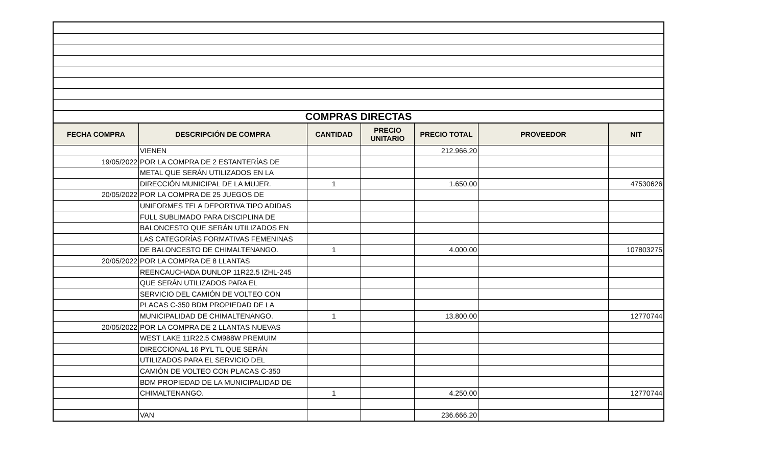| COMPRAS DIRECTAS | | | | | | |
| FECHA COMPRA | DESCRIPCIÓN DE COMPRA | CANTIDAD | PRECIO UNITARIO | PRECIO TOTAL | PROVEEDOR | NIT |
| | VIENEN | | | 212.966,20 | | |
| 19/05/2022 | POR LA COMPRA DE 2 ESTANTERÍAS DE | | | | | |
| | METAL QUE SERÁN UTILIZADOS EN LA | | | | | |
| | DIRECCIÓN MUNICIPAL DE LA MUJER. | 1 | | 1.650,00 | | 47530626 |
| 20/05/2022 | POR LA COMPRA DE 25 JUEGOS DE | | | | | |
| | UNIFORMES TELA DEPORTIVA TIPO ADIDAS | | | | | |
| | FULL SUBLIMADO PARA DISCIPLINA DE | | | | | |
| | BALONCESTO QUE SERÁN UTILIZADOS EN | | | | | |
| | LAS CATEGORÍAS FORMATIVAS FEMENINAS | | | | | |
| | DE BALONCESTO DE CHIMALTENANGO. | 1 | | 4.000,00 | | 107803275 |
| 20/05/2022 | POR LA COMPRA DE 8 LLANTAS | | | | | |
| | REENCAUCHADA DUNLOP 11R22.5 IZHL-245 | | | | | |
| | QUE SERÁN UTILIZADOS PARA EL | | | | | |
| | SERVICIO DEL CAMIÓN DE VOLTEO CON | | | | | |
| | PLACAS C-350 BDM PROPIEDAD DE LA | | | | | |
| | MUNICIPALIDAD DE CHIMALTENANGO. | 1 | | 13.800,00 | | 12770744 |
| 20/05/2022 | POR LA COMPRA DE 2 LLANTAS NUEVAS | | | | | |
| | WEST LAKE 11R22.5 CM988W PREMUIM | | | | | |
| | DIRECCIONAL 16 PYL TL QUE SERÁN | | | | | |
| | UTILIZADOS PARA EL SERVICIO DEL | | | | | |
| | CAMIÓN DE VOLTEO CON PLACAS C-350 | | | | | |
| | BDM PROPIEDAD DE LA MUNICIPALIDAD DE | | | | | |
| | CHIMALTENANGO. | 1 | | 4.250,00 | | 12770744 |
| | VAN | | | 236.666,20 | | |